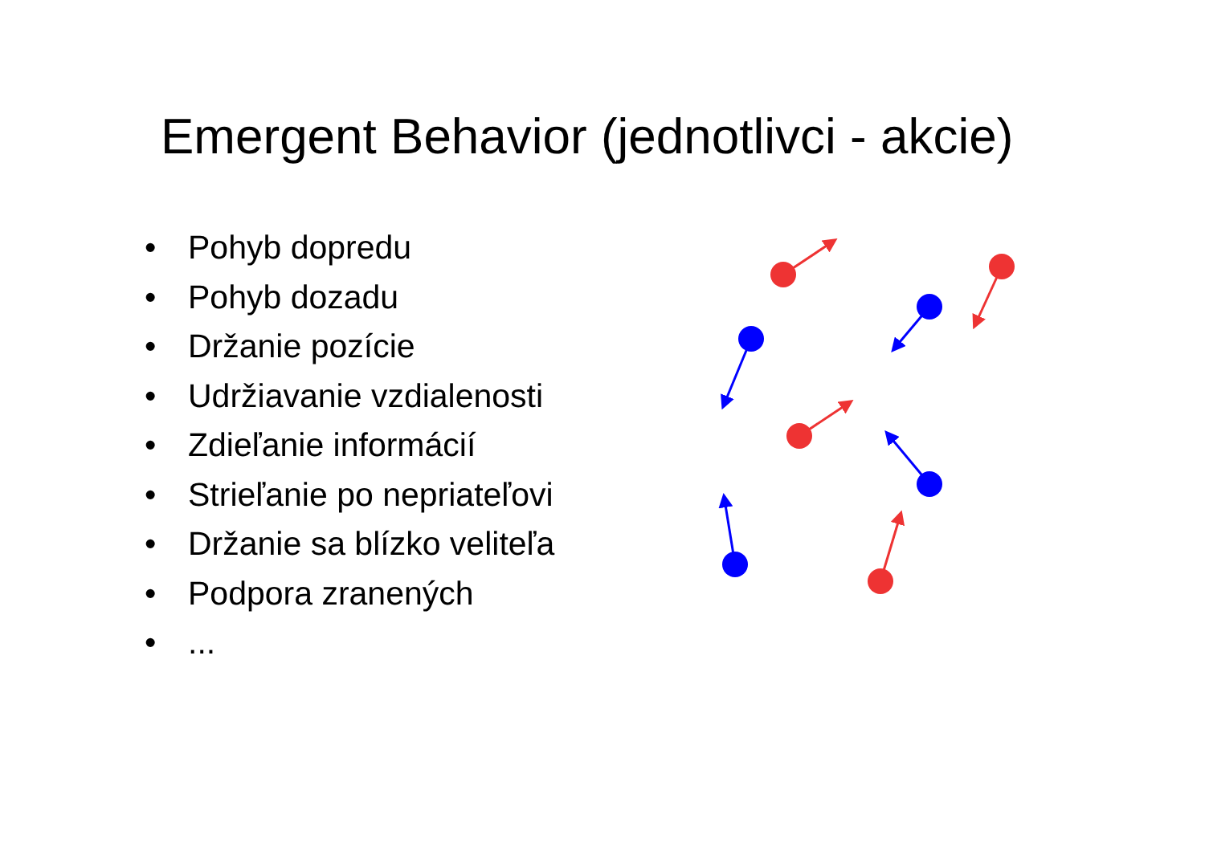Emergent Behavior (jednotlivci - akcie)
• Pohyb dopredu
• Pohyb dozadu
• Držanie pozície
• Udržiavanie vzdialenosti
• Zdieľanie informácií
• Strieľanie po nepriateľovi
• Držanie sa blízko veliteľa
• Podpora zranených
•...